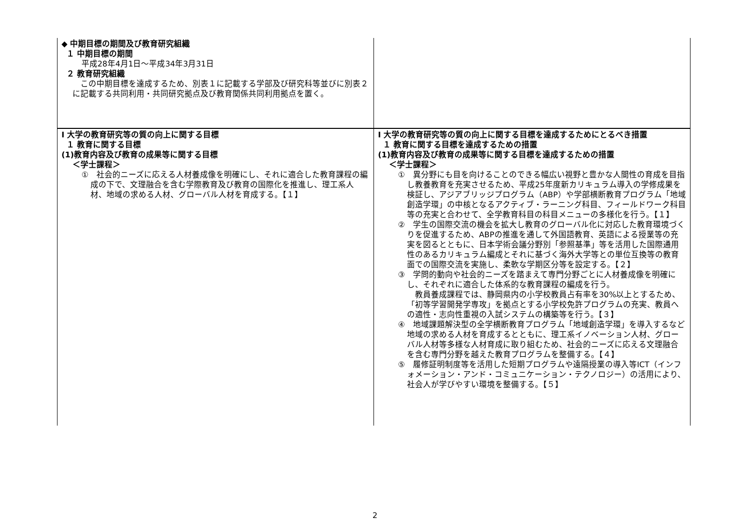| ◆ 中期目標の期間及び教育研究組織 １ 中期目標の期間 平成28年4月1日～平成34年3月31日 ２ 教育研究組織 この中期目標を達成するため、別表１に記載する学部及び研究科等並びに別表２に記載する共同利用・共同研究拠点及び教育関係共同利用拠点を置く。 | |
| Ⅰ 大学の教育研究等の質の向上に関する目標 １ 教育に関する目標 (1)教育内容及び教育の成果等に関する目標 ＜学士課程＞ ① 社会的ニーズに応える人材養成像を明確にし、それに適合した教育課程の編成の下で、文理融合を含む学際教育及び教育の国際化を推進し、理工系人材、地域の求める人材、グローバル人材を育成する。【１】 | Ⅰ 大学の教育研究等の質の向上に関する目標を達成するためにとるべき措置 １ 教育に関する目標を達成するための措置 (1)教育内容及び教育の成果等に関する目標を達成するための措置 ＜学士課程＞ ① 異分野にも目を向けることのできる幅広い視野と豊かな人間性の育成を目指し教養教育を充実させるため、平成25年度新カリキュラム導入の学修成果を検証し、アジアブリッジプログラム（ABP）や学部横断教育プログラム「地域創造学環」の中核となるアクティブ・ラーニング科目、フィールドワーク科目等の充実と合わせて、全学教育科目の科目メニューの多様化を行う。【１】 ② 学生の国際交流の機会を拡大し教育のグローバル化に対応した教育環境づくりを促進するため、ABPの推進を通して外国語教育、英語による授業等の充実を図るとともに、日本学術会議分野別「参照基準」等を活用した国際通用性のあるカリキュラム編成とそれに基づく海外大学等との単位互換等の教育面での国際交流を実施し、柔軟な学期区分等を設定する。【２】 ③ 学問的動向や社会的ニーズを踏まえて専門分野ごとに人材養成像を明確にし、それぞれに適合した体系的な教育課程の編成を行う。 教員養成課程では、静岡県内の小学校教員占有率を30%以上とするため、「初等学習開発学専攻」を拠点とする小学校免許プログラムの充実、教員への適性・志向性重視の入試システムの構築等を行う。【３】 ④ 地域課題解決型の全学横断教育プログラム「地域創造学環」を導入するなど地域の求める人材を育成するとともに、理工系イノベーション人材、グローバル人材等多様な人材育成に取り組むため、社会的ニーズに応える文理融合を含む専門分野を越えた教育プログラムを整備する。【４】 ⑤ 履修証明制度等を活用した短期プログラムや遠隔授業の導入等ICT（インフォメーション・アンド・コミュニケーション・テクノロジー）の活用により、社会人が学びやすい環境を整備する。【５】 |
2